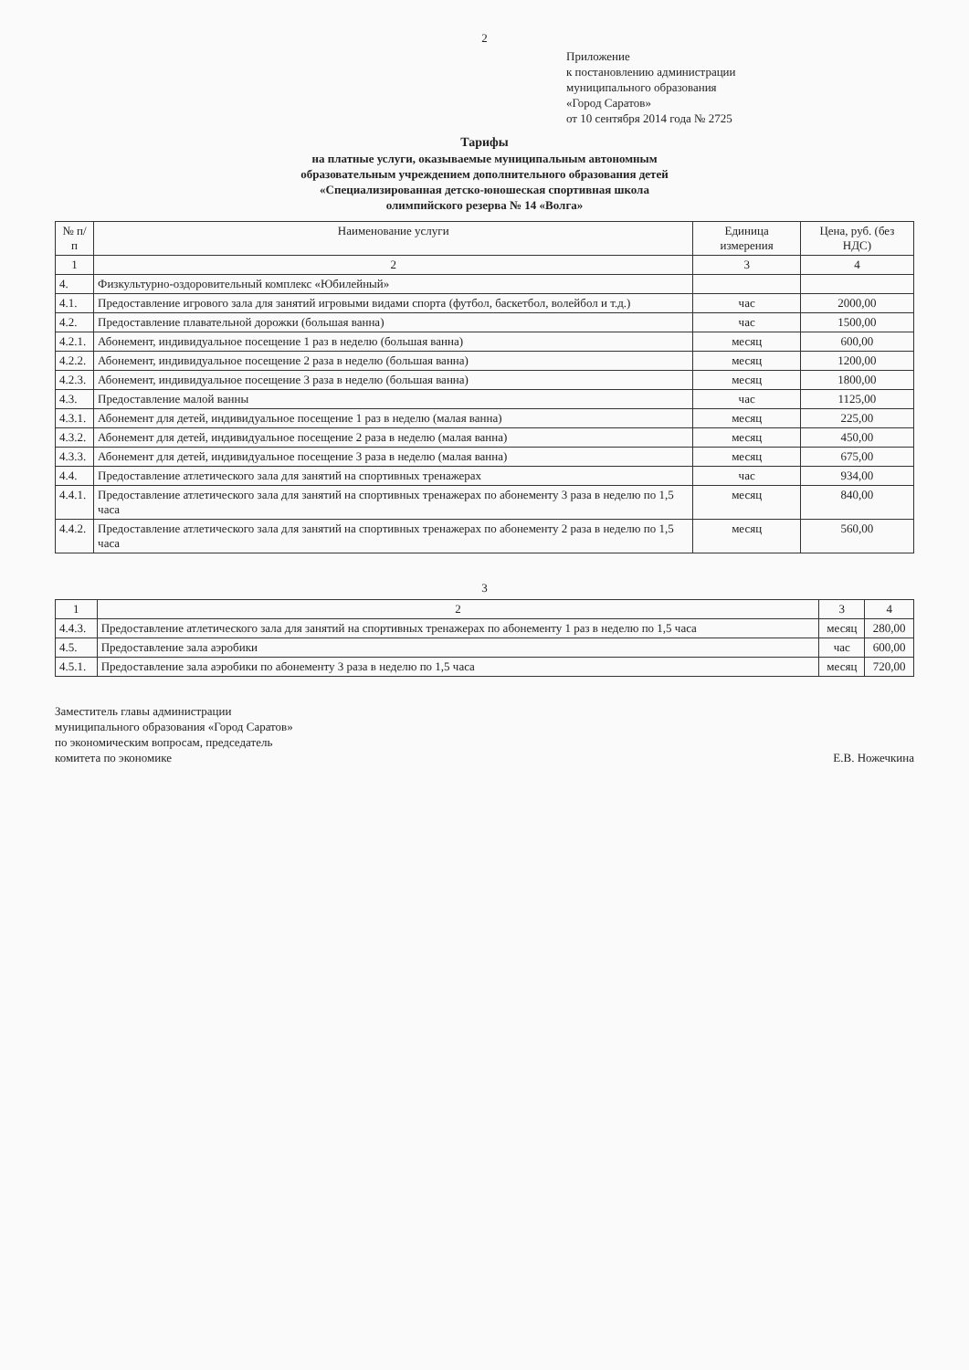2
Приложение
к постановлению администрации
муниципального образования
«Город Саратов»
от 10 сентября 2014 года № 2725
Тарифы
на платные услуги, оказываемые муниципальным автономным
образовательным учреждением дополнительного образования детей
«Специализированная детско-юношеская спортивная школа
олимпийского резерва № 14 «Волга»
| № п/п | Наименование услуги | Единица измерения | Цена, руб. (без НДС) |
| --- | --- | --- | --- |
| 1 | 2 | 3 | 4 |
| 4. | Физкультурно-оздоровительный комплекс «Юбилейный» | | |
| 4.1. | Предоставление игрового зала для занятий игровыми видами спорта (футбол, баскетбол, волейбол и т.д.) | час | 2000,00 |
| 4.2. | Предоставление плавательной дорожки (большая ванна) | час | 1500,00 |
| 4.2.1. | Абонемент, индивидуальное посещение 1 раз в неделю (большая ванна) | месяц | 600,00 |
| 4.2.2. | Абонемент, индивидуальное посещение 2 раза в неделю (большая ванна) | месяц | 1200,00 |
| 4.2.3. | Абонемент, индивидуальное посещение 3 раза в неделю (большая ванна) | месяц | 1800,00 |
| 4.3. | Предоставление малой ванны | час | 1125,00 |
| 4.3.1. | Абонемент для детей, индивидуальное посещение 1 раз в неделю (малая ванна) | месяц | 225,00 |
| 4.3.2. | Абонемент для детей, индивидуальное посещение 2 раза в неделю (малая ванна) | месяц | 450,00 |
| 4.3.3. | Абонемент для детей, индивидуальное посещение 3 раза в неделю (малая ванна) | месяц | 675,00 |
| 4.4. | Предоставление атлетического зала для занятий на спортивных тренажерах | час | 934,00 |
| 4.4.1. | Предоставление атлетического зала для занятий на спортивных тренажерах по абонементу 3 раза в неделю по 1,5 часа | месяц | 840,00 |
| 4.4.2. | Предоставление атлетического зала для занятий на спортивных тренажерах по абонементу 2 раза в неделю по 1,5 часа | месяц | 560,00 |
3
| 1 | 2 | 3 | 4 |
| 4.4.3. | Предоставление атлетического зала для занятий на спортивных тренажерах по абонементу 1 раз в неделю по 1,5 часа | месяц | 280,00 |
| 4.5. | Предоставление зала аэробики | час | 600,00 |
| 4.5.1. | Предоставление зала аэробики по абонементу 3 раза в неделю по 1,5 часа | месяц | 720,00 |
Заместитель главы администрации
муниципального образования «Город Саратов»
по экономическим вопросам, председатель
комитета по экономике
Е.В. Ножечкина